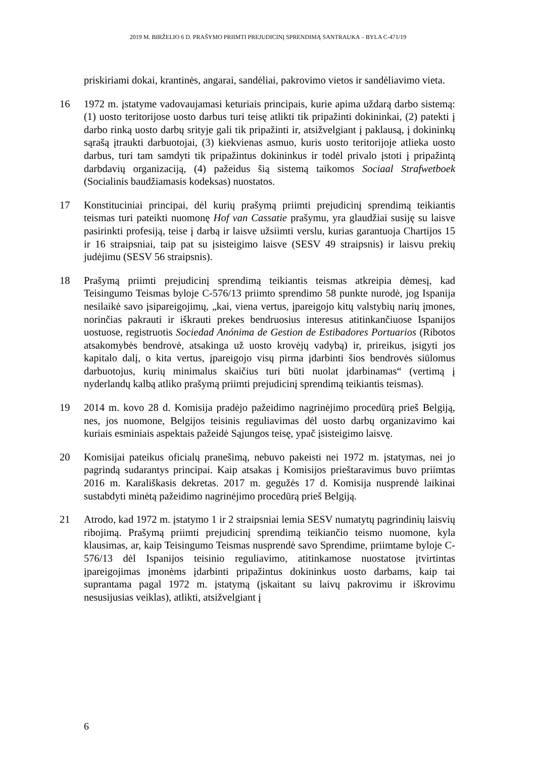2019 M. BIRŽELIO 6 D. PRAŠYMO PRIIMTI PREJUDICINĮ SPRENDIMĄ SANTRAUKA – BYLA C-471/19
priskiriami dokai, krantinės, angarai, sandėliai, pakrovimo vietos ir sandėliavimo vieta.
16 1972 m. įstatyme vadovaujamasi keturiais principais, kurie apima uždarą darbo sistemą: (1) uosto teritorijose uosto darbus turi teisę atlikti tik pripažinti dokininkai, (2) patekti į darbo rinką uosto darbų srityje gali tik pripažinti ir, atsižvelgiant į paklausą, į dokininkų sąrašą įtraukti darbuotojai, (3) kiekvienas asmuo, kuris uosto teritorijoje atlieka uosto darbus, turi tam samdyti tik pripažintus dokininkus ir todėl privalo įstoti į pripažintą darbdavių organizaciją, (4) pažeidus šią sistemą taikomos Sociaal Strafwetboek (Socialinis baudžiamasis kodeksas) nuostatos.
17 Konstituciniai principai, dėl kurių prašymą priimti prejudicinį sprendimą teikiantis teismas turi pateikti nuomonę Hof van Cassatie prašymu, yra glaudžiai susiję su laisve pasirinkti profesiją, teise į darbą ir laisve užsiimti verslu, kurias garantuoja Chartijos 15 ir 16 straipsniai, taip pat su įsisteigimo laisve (SESV 49 straipsnis) ir laisvu prekių judėjimu (SESV 56 straipsnis).
18 Prašymą priimti prejudicinį sprendimą teikiantis teismas atkreipia dėmesį, kad Teisingumo Teismas byloje C-576/13 priimto sprendimo 58 punkte nurodė, jog Ispanija nesilaikė savo įsipareigojimų, „kai, viena vertus, įpareigojo kitų valstybių narių įmones, norinčias pakrauti ir iškrauti prekes bendruosius interesus atitinkančiuose Ispanijos uostuose, registruotis Sociedad Anónima de Gestion de Estibadores Portuarios (Ribotos atsakomybės bendrovė, atsakinga už uosto krovėjų vadybą) ir, prireikus, įsigyti jos kapitalo dalį, o kita vertus, įpareigojo visų pirma įdarbinti šios bendrovės siūlomus darbuotojus, kurių minimalus skaičius turi būti nuolat įdarbinamas“ (vertimą į nyderlandų kalbą atliko prašymą priimti prejudicinį sprendimą teikiantis teismas).
19 2014 m. kovo 28 d. Komisija pradėjo pažeidimo nagrinėjimo procedūrą prieš Belgiją, nes, jos nuomone, Belgijos teisinis reguliavimas dėl uosto darbų organizavimo kai kuriais esminiais aspektais pažeidė Sąjungos teisę, ypač įsisteigimo laisvę.
20 Komisijai pateikus oficialų pranešimą, nebuvo pakeisti nei 1972 m. įstatymas, nei jo pagrindą sudarantys principai. Kaip atsakas į Komisijos prieštaravimus buvo priimtas 2016 m. Karališkasis dekretas. 2017 m. gegužės 17 d. Komisija nusprendė laikinai sustabdyti minėtą pažeidimo nagrinėjimo procedūrą prieš Belgiją.
21 Atrodo, kad 1972 m. įstatymo 1 ir 2 straipsniai lemia SESV numatytų pagrindinių laisvių ribojimą. Prašymą priimti prejudicinį sprendimą teikiančio teismo nuomone, kyla klausimas, ar, kaip Teisingumo Teismas nusprendė savo Sprendime, priimtame byloje C-576/13 dėl Ispanijos teisinio reguliavimo, atitinkamose nuostatose įtvirtintas įpareigojimas įmonėms įdarbinti pripažintus dokininkus uosto darbams, kaip tai suprantama pagal 1972 m. įstatymą (įskaitant su laivų pakrovimu ir iškrovimu nesusijusias veiklas), atlikti, atsižvelgiant į
6